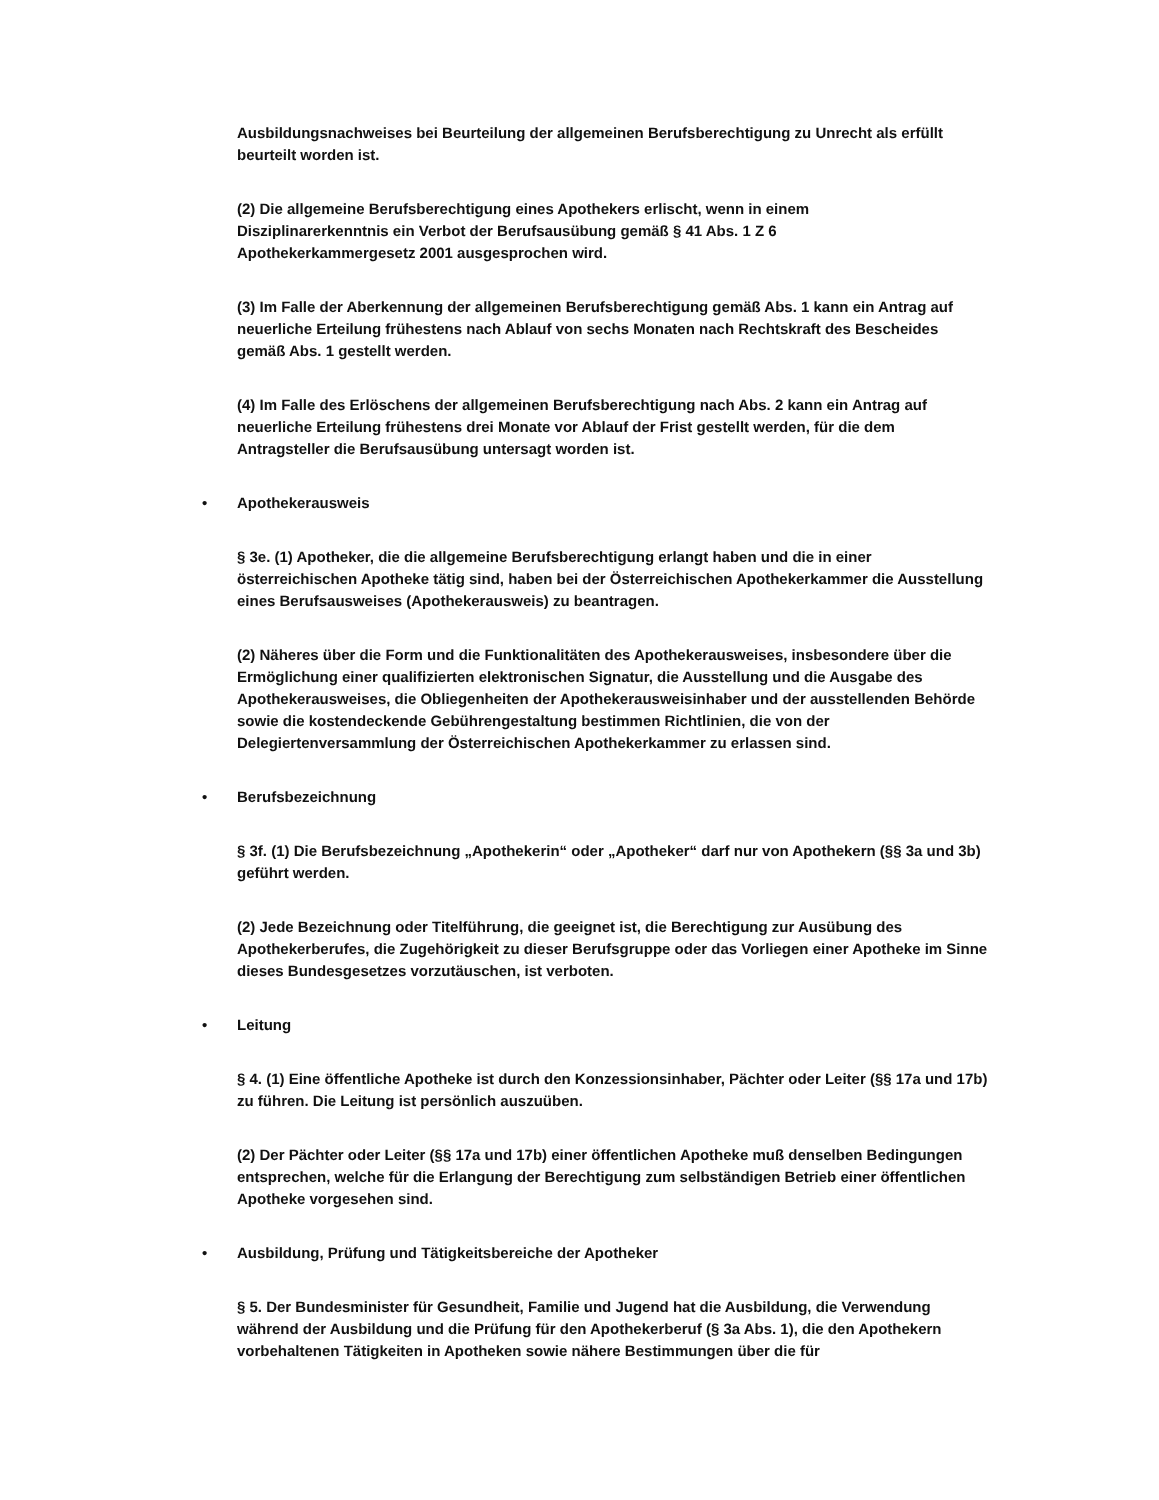Ausbildungsnachweises bei Beurteilung der allgemeinen Berufsberechtigung zu Unrecht als erfüllt beurteilt worden ist.
(2) Die allgemeine Berufsberechtigung eines Apothekers erlischt, wenn in einem
Disziplinarerkenntnis ein Verbot der Berufsausübung gemäß § 41 Abs. 1 Z 6
Apothekerkammergesetz 2001 ausgesprochen wird.
(3) Im Falle der Aberkennung der allgemeinen Berufsberechtigung gemäß Abs. 1 kann ein Antrag auf neuerliche Erteilung frühestens nach Ablauf von sechs Monaten nach Rechtskraft des Bescheides gemäß Abs. 1 gestellt werden.
(4) Im Falle des Erlöschens der allgemeinen Berufsberechtigung nach Abs. 2 kann ein Antrag auf neuerliche Erteilung frühestens drei Monate vor Ablauf der Frist gestellt werden, für die dem Antragsteller die Berufsausübung untersagt worden ist.
• Apothekerausweis
§ 3e. (1) Apotheker, die die allgemeine Berufsberechtigung erlangt haben und die in einer österreichischen Apotheke tätig sind, haben bei der Österreichischen Apothekerkammer die Ausstellung eines Berufsausweises (Apothekerausweis) zu beantragen.
(2) Näheres über die Form und die Funktionalitäten des Apothekerausweises, insbesondere über die Ermöglichung einer qualifizierten elektronischen Signatur, die Ausstellung und die Ausgabe des Apothekerausweises, die Obliegenheiten der Apothekerausweisinhaber und der ausstellenden Behörde sowie die kostendeckende Gebührengestaltung bestimmen Richtlinien, die von der Delegiertenversammlung der Österreichischen Apothekerkammer zu erlassen sind.
• Berufsbezeichnung
§ 3f. (1) Die Berufsbezeichnung „Apothekerin“ oder „Apotheker“ darf nur von Apothekern (§§ 3a und 3b) geführt werden.
(2) Jede Bezeichnung oder Titelführung, die geeignet ist, die Berechtigung zur Ausübung des Apothekerberufes, die Zugehörigkeit zu dieser Berufsgruppe oder das Vorliegen einer Apotheke im Sinne dieses Bundesgesetzes vorzutäuschen, ist verboten.
• Leitung
§ 4. (1) Eine öffentliche Apotheke ist durch den Konzessionsinhaber, Pächter oder Leiter (§§ 17a und 17b) zu führen. Die Leitung ist persönlich auszuüben.
(2) Der Pächter oder Leiter (§§ 17a und 17b) einer öffentlichen Apotheke muß denselben Bedingungen entsprechen, welche für die Erlangung der Berechtigung zum selbständigen Betrieb einer öffentlichen Apotheke vorgesehen sind.
• Ausbildung, Prüfung und Tätigkeitsbereiche der Apotheker
§ 5. Der Bundesminister für Gesundheit, Familie und Jugend hat die Ausbildung, die Verwendung während der Ausbildung und die Prüfung für den Apothekerberuf (§ 3a Abs. 1), die den Apothekern vorbehaltenen Tätigkeiten in Apotheken sowie nähere Bestimmungen über die für